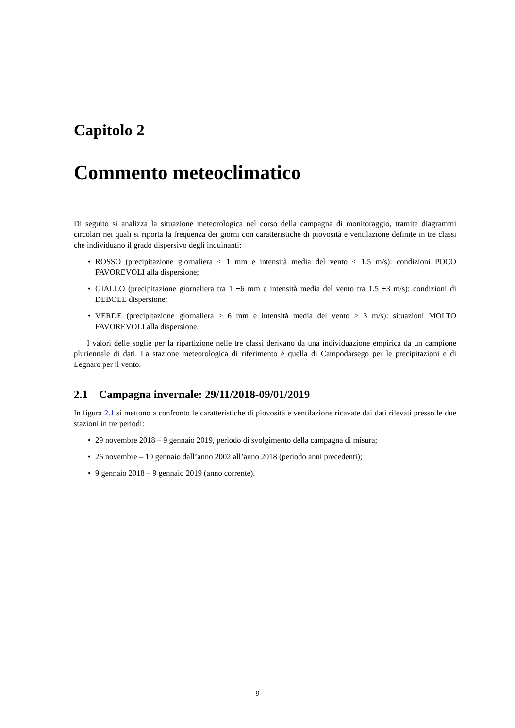Capitolo 2
Commento meteoclimatico
Di seguito si analizza la situazione meteorologica nel corso della campagna di monitoraggio, tramite diagrammi circolari nei quali si riporta la frequenza dei giorni con caratteristiche di piovosità e ventilazione definite in tre classi che individuano il grado dispersivo degli inquinanti:
• ROSSO (precipitazione giornaliera < 1 mm e intensità media del vento < 1.5 m/s): condizioni POCO FAVOREVOLI alla dispersione;
• GIALLO (precipitazione giornaliera tra 1 ÷6 mm e intensità media del vento tra 1.5 ÷3 m/s): condizioni di DEBOLE dispersione;
• VERDE (precipitazione giornaliera > 6 mm e intensità media del vento > 3 m/s): situazioni MOLTO FAVOREVOLI alla dispersione.
I valori delle soglie per la ripartizione nelle tre classi derivano da una individuazione empirica da un campione pluriennale di dati. La stazione meteorologica di riferimento è quella di Campodarsego per le precipitazioni e di Legnaro per il vento.
2.1 Campagna invernale: 29/11/2018-09/01/2019
In figura 2.1 si mettono a confronto le caratteristiche di piovosità e ventilazione ricavate dai dati rilevati presso le due stazioni in tre periodi:
• 29 novembre 2018 – 9 gennaio 2019, periodo di svolgimento della campagna di misura;
• 26 novembre – 10 gennaio dall’anno 2002 all’anno 2018 (periodo anni precedenti);
• 9 gennaio 2018 – 9 gennaio 2019 (anno corrente).
9